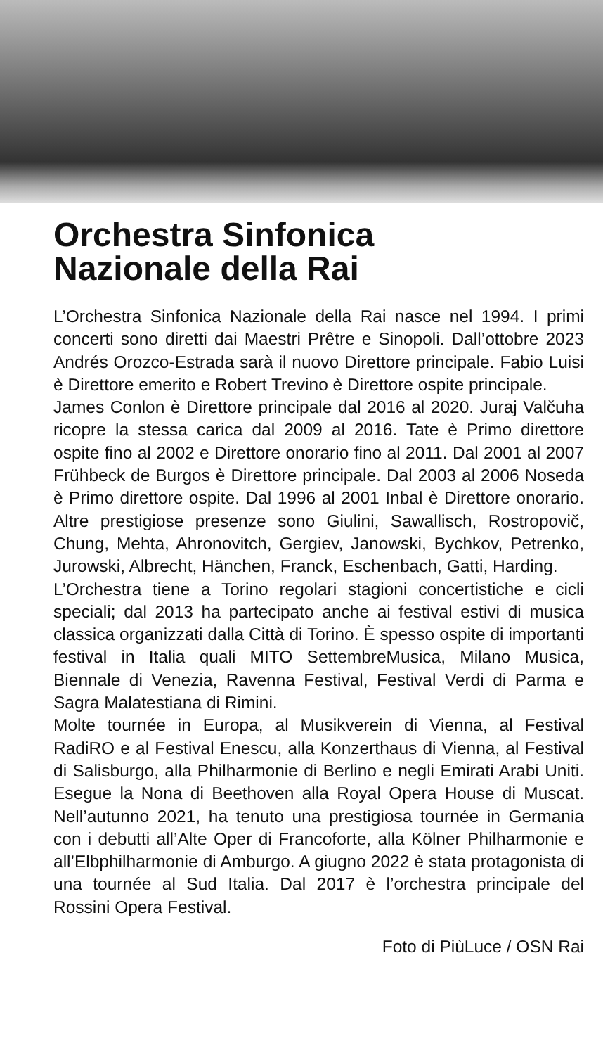Orchestra Sinfonica
Nazionale della Rai
L’Orchestra Sinfonica Nazionale della Rai nasce nel 1994. I primi concerti sono diretti dai Maestri Prêtre e Sinopoli. Dall’ottobre 2023 Andrés Orozco-Estrada sarà il nuovo Direttore principale. Fabio Luisi è Direttore emerito e Robert Trevino è Direttore ospite principale.
James Conlon è Direttore principale dal 2016 al 2020. Juraj Valčuha ricopre la stessa carica dal 2009 al 2016. Tate è Primo direttore ospite fino al 2002 e Direttore onorario fino al 2011. Dal 2001 al 2007 Frühbeck de Burgos è Direttore principale. Dal 2003 al 2006 Noseda è Primo direttore ospite. Dal 1996 al 2001 Inbal è Direttore onorario. Altre prestigiose presenze sono Giulini, Sawallisch, Rostropovič, Chung, Mehta, Ahronovitch, Gergiev, Janowski, Bychkov, Petrenko, Jurowski, Albrecht, Hänchen, Franck, Eschenbach, Gatti, Harding.
L’Orchestra tiene a Torino regolari stagioni concertistiche e cicli speciali; dal 2013 ha partecipato anche ai festival estivi di musica classica organizzati dalla Città di Torino. È spesso ospite di importanti festival in Italia quali MITO SettembreMusica, Milano Musica, Biennale di Venezia, Ravenna Festival, Festival Verdi di Parma e Sagra Malatestiana di Rimini.
Molte tournée in Europa, al Musikverein di Vienna, al Festival RadiRO e al Festival Enescu, alla Konzerthaus di Vienna, al Festival di Salisburgo, alla Philharmonie di Berlino e negli Emirati Arabi Uniti. Esegue la Nona di Beethoven alla Royal Opera House di Muscat. Nell’autunno 2021, ha tenuto una prestigiosa tournée in Germania con i debutti all’Alte Oper di Francoforte, alla Kölner Philharmonie e all’Elbphilharmonie di Amburgo. A giugno 2022 è stata protagonista di una tournée al Sud Italia. Dal 2017 è l’orchestra principale del Rossini Opera Festival.
Foto di PiùLuce / OSN Rai